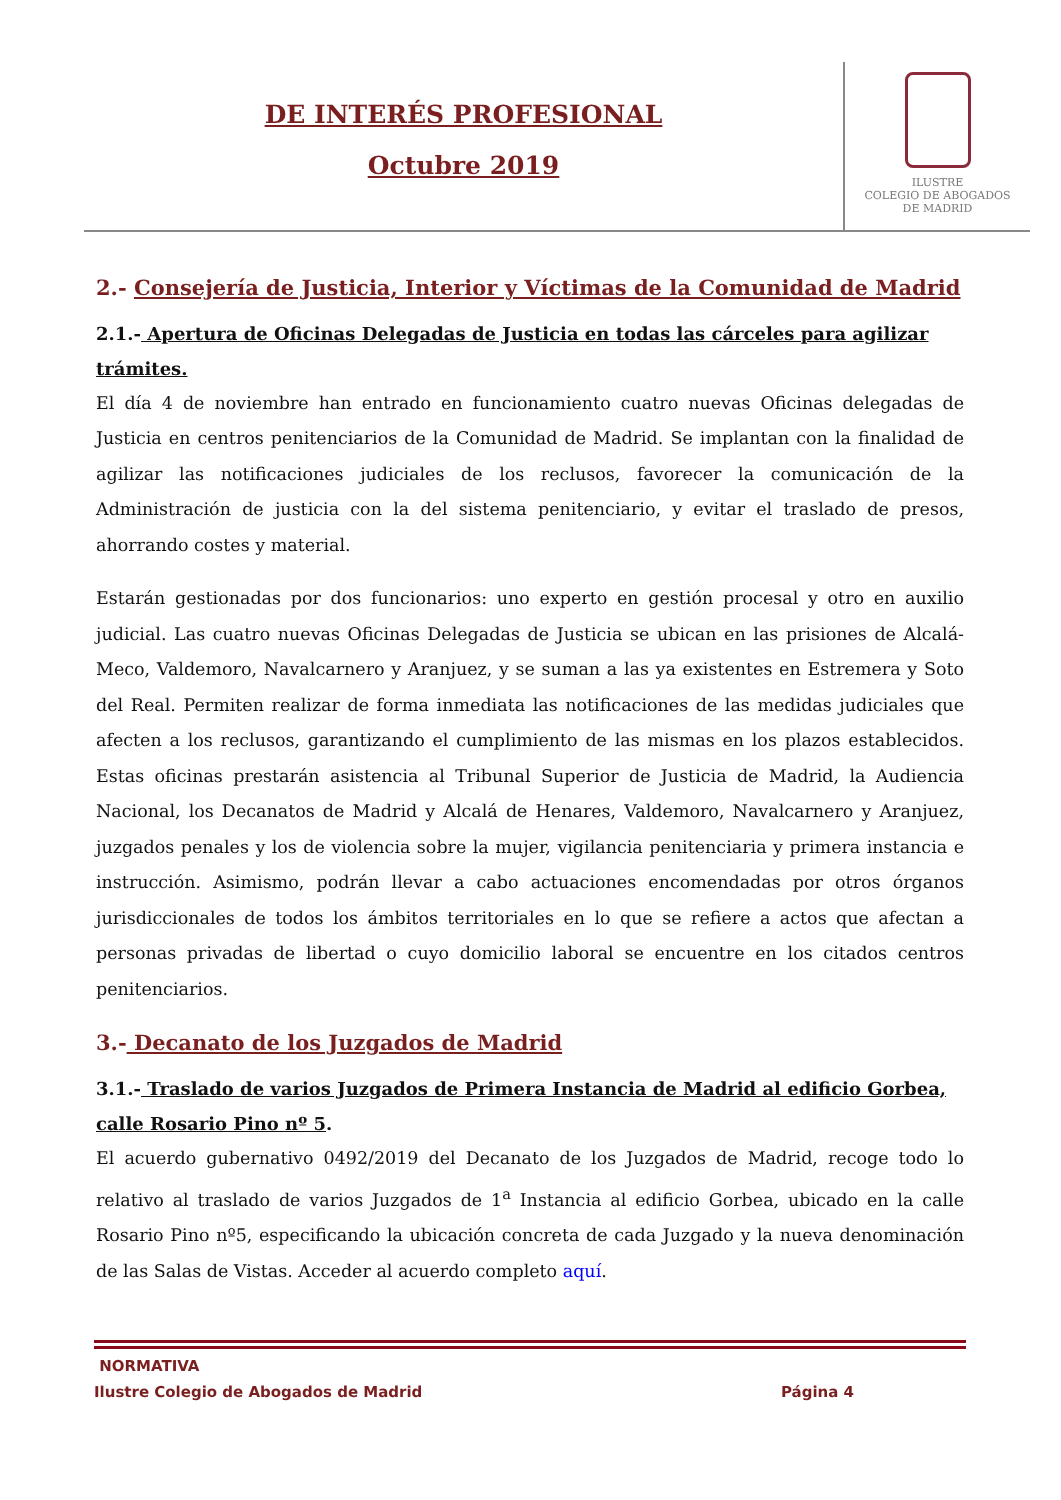DE INTERÉS PROFESIONAL
Octubre 2019
ILUSTRE
COLEGIO DE ABOGADOS
DE MADRID
2.- Consejería de Justicia, Interior y Víctimas de la Comunidad de Madrid
2.1.- Apertura de Oficinas Delegadas de Justicia en todas las cárceles para agilizar trámites.
El día 4 de noviembre han entrado en funcionamiento cuatro nuevas Oficinas delegadas de Justicia en centros penitenciarios de la Comunidad de Madrid. Se implantan con la finalidad de agilizar las notificaciones judiciales de los reclusos, favorecer la comunicación de la Administración de justicia con la del sistema penitenciario, y evitar el traslado de presos, ahorrando costes y material.
Estarán gestionadas por dos funcionarios: uno experto en gestión procesal y otro en auxilio judicial. Las cuatro nuevas Oficinas Delegadas de Justicia se ubican en las prisiones de Alcalá-Meco, Valdemoro, Navalcarnero y Aranjuez, y se suman a las ya existentes en Estremera y Soto del Real. Permiten realizar de forma inmediata las notificaciones de las medidas judiciales que afecten a los reclusos, garantizando el cumplimiento de las mismas en los plazos establecidos. Estas oficinas prestarán asistencia al Tribunal Superior de Justicia de Madrid, la Audiencia Nacional, los Decanatos de Madrid y Alcalá de Henares, Valdemoro, Navalcarnero y Aranjuez, juzgados penales y los de violencia sobre la mujer, vigilancia penitenciaria y primera instancia e instrucción. Asimismo, podrán llevar a cabo actuaciones encomendadas por otros órganos jurisdiccionales de todos los ámbitos territoriales en lo que se refiere a actos que afectan a personas privadas de libertad o cuyo domicilio laboral se encuentre en los citados centros penitenciarios.
3.- Decanato de los Juzgados de Madrid
3.1.- Traslado de varios Juzgados de Primera Instancia de Madrid al edificio Gorbea, calle Rosario Pino nº 5.
El acuerdo gubernativo 0492/2019 del Decanato de los Juzgados de Madrid, recoge todo lo relativo al traslado de varios Juzgados de 1<sup>a</sup> Instancia al edificio Gorbea, ubicado en la calle Rosario Pino nº5, especificando la ubicación concreta de cada Juzgado y la nueva denominación de las Salas de Vistas. Acceder al acuerdo completo aquí.
NORMATIVA
Ilustre Colegio de Abogados de Madrid Página 4